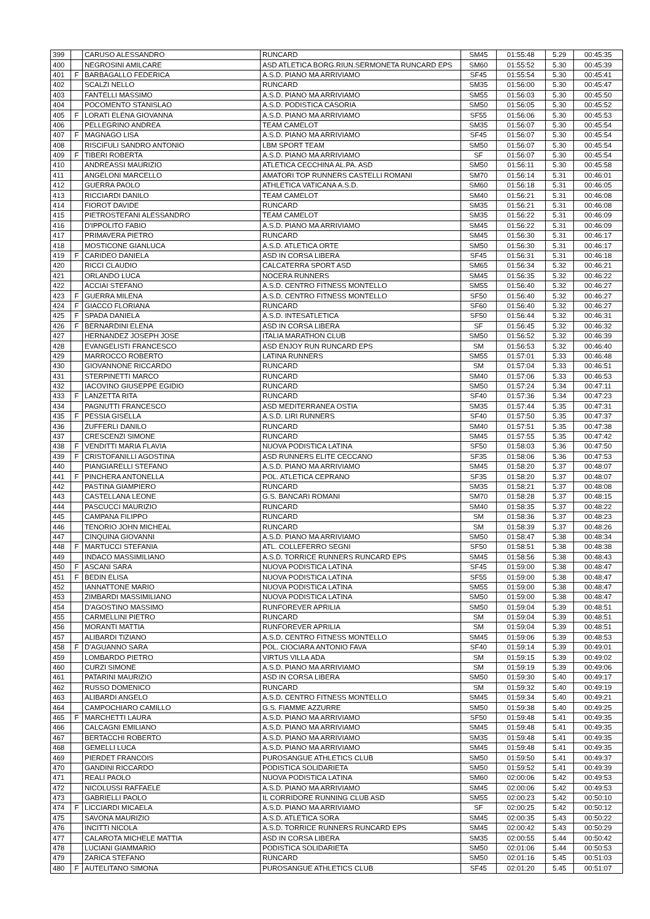| 399 | | CARUSO ALESSANDRO | RUNCARD | SM45 | 01:55:48 | 5.29 | 00:45:35 |
| 400 | | NEGROSINI AMILCARE | ASD ATLETICA BORG.RIUN.SERMONETA RUNCARD EPS | SM60 | 01:55:52 | 5.30 | 00:45:39 |
| 401 | F | BARBAGALLO FEDERICA | A.S.D. PIANO MA ARRIVIAMO | SF45 | 01:55:54 | 5.30 | 00:45:41 |
| 402 | | SCALZI NELLO | RUNCARD | SM35 | 01:56:00 | 5.30 | 00:45:47 |
| 403 | | FANTELLI MASSIMO | A.S.D. PIANO MA ARRIVIAMO | SM55 | 01:56:03 | 5.30 | 00:45:50 |
| 404 | | POCOMENTO STANISLAO | A.S.D. PODISTICA CASORIA | SM50 | 01:56:05 | 5.30 | 00:45:52 |
| 405 | F | LORATI ELENA GIOVANNA | A.S.D. PIANO MA ARRIVIAMO | SF55 | 01:56:06 | 5.30 | 00:45:53 |
| 406 | | PELLEGRINO ANDREA | TEAM CAMELOT | SM35 | 01:56:07 | 5.30 | 00:45:54 |
| 407 | F | MAGNAGO LISA | A.S.D. PIANO MA ARRIVIAMO | SF45 | 01:56:07 | 5.30 | 00:45:54 |
| 408 | | RISCIFULI SANDRO ANTONIO | LBM SPORT TEAM | SM50 | 01:56:07 | 5.30 | 00:45:54 |
| 409 | F | TIBERI ROBERTA | A.S.D. PIANO MA ARRIVIAMO | SF | 01:56:07 | 5.30 | 00:45:54 |
| 410 | | ANDREASSI MAURIZIO | ATLETICA CECCHINA AL.PA. ASD | SM50 | 01:56:11 | 5.30 | 00:45:58 |
| 411 | | ANGELONI MARCELLO | AMATORI TOP RUNNERS CASTELLI ROMANI | SM70 | 01:56:14 | 5.31 | 00:46:01 |
| 412 | | GUERRA PAOLO | ATHLETICA VATICANA A.S.D. | SM60 | 01:56:18 | 5.31 | 00:46:05 |
| 413 | | RICCIARDI DANILO | TEAM CAMELOT | SM40 | 01:56:21 | 5.31 | 00:46:08 |
| 414 | | FIOROT DAVIDE | RUNCARD | SM35 | 01:56:21 | 5.31 | 00:46:08 |
| 415 | | PIETROSTEFANI ALESSANDRO | TEAM CAMELOT | SM35 | 01:56:22 | 5.31 | 00:46:09 |
| 416 | | D'IPPOLITO FABIO | A.S.D. PIANO MA ARRIVIAMO | SM45 | 01:56:22 | 5.31 | 00:46:09 |
| 417 | | PRIMAVERA PIETRO | RUNCARD | SM45 | 01:56:30 | 5.31 | 00:46:17 |
| 418 | | MOSTICONE GIANLUCA | A.S.D. ATLETICA ORTE | SM50 | 01:56:30 | 5.31 | 00:46:17 |
| 419 | F | CARIDEO DANIELA | ASD IN CORSA LIBERA | SF45 | 01:56:31 | 5.31 | 00:46:18 |
| 420 | | RICCI CLAUDIO | CALCATERRA SPORT ASD | SM65 | 01:56:34 | 5.32 | 00:46:21 |
| 421 | | ORLANDO LUCA | NOCERA RUNNERS | SM45 | 01:56:35 | 5.32 | 00:46:22 |
| 422 | | ACCIAI STEFANO | A.S.D. CENTRO FITNESS MONTELLO | SM55 | 01:56:40 | 5.32 | 00:46:27 |
| 423 | F | GUERRA MILENA | A.S.D. CENTRO FITNESS MONTELLO | SF50 | 01:56:40 | 5.32 | 00:46:27 |
| 424 | F | GIACCO FLORIANA | RUNCARD | SF60 | 01:56:40 | 5.32 | 00:46:27 |
| 425 | F | SPADA DANIELA | A.S.D. INTESATLETICA | SF50 | 01:56:44 | 5.32 | 00:46:31 |
| 426 | F | BERNARDINI ELENA | ASD IN CORSA LIBERA | SF | 01:56:45 | 5.32 | 00:46:32 |
| 427 | | HERNANDEZ JOSEPH JOSE | ITALIA MARATHON CLUB | SM50 | 01:56:52 | 5.32 | 00:46:39 |
| 428 | | EVANGELISTI FRANCESCO | ASD ENJOY RUN RUNCARD EPS | SM | 01:56:53 | 5.32 | 00:46:40 |
| 429 | | MARROCCO ROBERTO | LATINA RUNNERS | SM55 | 01:57:01 | 5.33 | 00:46:48 |
| 430 | | GIOVANNONE RICCARDO | RUNCARD | SM | 01:57:04 | 5.33 | 00:46:51 |
| 431 | | STERPINETTI MARCO | RUNCARD | SM40 | 01:57:06 | 5.33 | 00:46:53 |
| 432 | | IACOVINO GIUSEPPE EGIDIO | RUNCARD | SM50 | 01:57:24 | 5.34 | 00:47:11 |
| 433 | F | LANZETTA RITA | RUNCARD | SF40 | 01:57:36 | 5.34 | 00:47:23 |
| 434 | | PAGNUTTI FRANCESCO | ASD MEDITERRANEA OSTIA | SM35 | 01:57:44 | 5.35 | 00:47:31 |
| 435 | F | PESSIA GISELLA | A.S.D. LIRI RUNNERS | SF40 | 01:57:50 | 5.35 | 00:47:37 |
| 436 | | ZUFFERLI DANILO | RUNCARD | SM40 | 01:57:51 | 5.35 | 00:47:38 |
| 437 | | CRESCENZI SIMONE | RUNCARD | SM45 | 01:57:55 | 5.35 | 00:47:42 |
| 438 | F | VENDITTI MARIA FLAVIA | NUOVA PODISTICA LATINA | SF50 | 01:58:03 | 5.36 | 00:47:50 |
| 439 | F | CRISTOFANILLI AGOSTINA | ASD RUNNERS ELITE CECCANO | SF35 | 01:58:06 | 5.36 | 00:47:53 |
| 440 | | PIANGIARELLI STEFANO | A.S.D. PIANO MA ARRIVIAMO | SM45 | 01:58:20 | 5.37 | 00:48:07 |
| 441 | F | PINCHERA ANTONELLA | POL. ATLETICA CEPRANO | SF35 | 01:58:20 | 5.37 | 00:48:07 |
| 442 | | PASTINA GIAMPIERO | RUNCARD | SM35 | 01:58:21 | 5.37 | 00:48:08 |
| 443 | | CASTELLANA LEONE | G.S. BANCARI ROMANI | SM70 | 01:58:28 | 5.37 | 00:48:15 |
| 444 | | PASCUCCI MAURIZIO | RUNCARD | SM40 | 01:58:35 | 5.37 | 00:48:22 |
| 445 | | CAMPANA FILIPPO | RUNCARD | SM | 01:58:36 | 5.37 | 00:48:23 |
| 446 | | TENORIO JOHN MICHEAL | RUNCARD | SM | 01:58:39 | 5.37 | 00:48:26 |
| 447 | | CINQUINA GIOVANNI | A.S.D. PIANO MA ARRIVIAMO | SM50 | 01:58:47 | 5.38 | 00:48:34 |
| 448 | F | MARTUCCI STEFANIA | ATL. COLLEFERRO SEGNI | SF50 | 01:58:51 | 5.38 | 00:48:38 |
| 449 | | INDACO MASSIMILIANO | A.S.D. TORRICE RUNNERS RUNCARD EPS | SM45 | 01:58:56 | 5.38 | 00:48:43 |
| 450 | F | ASCANI SARA | NUOVA PODISTICA LATINA | SF45 | 01:59:00 | 5.38 | 00:48:47 |
| 451 | F | BEDIN ELISA | NUOVA PODISTICA LATINA | SF55 | 01:59:00 | 5.38 | 00:48:47 |
| 452 | | IANNATTONE MARIO | NUOVA PODISTICA LATINA | SM55 | 01:59:00 | 5.38 | 00:48:47 |
| 453 | | ZIMBARDI MASSIMILIANO | NUOVA PODISTICA LATINA | SM50 | 01:59:00 | 5.38 | 00:48:47 |
| 454 | | D'AGOSTINO MASSIMO | RUNFOREVER APRILIA | SM50 | 01:59:04 | 5.39 | 00:48:51 |
| 455 | | CARMELLINI PIETRO | RUNCARD | SM | 01:59:04 | 5.39 | 00:48:51 |
| 456 | | MORANTI MATTIA | RUNFOREVER APRILIA | SM | 01:59:04 | 5.39 | 00:48:51 |
| 457 | | ALIBARDI TIZIANO | A.S.D. CENTRO FITNESS MONTELLO | SM45 | 01:59:06 | 5.39 | 00:48:53 |
| 458 | F | D'AGUANNO SARA | POL. CIOCIARA ANTONIO FAVA | SF40 | 01:59:14 | 5.39 | 00:49:01 |
| 459 | | LOMBARDO PIETRO | VIRTUS VILLA ADA | SM | 01:59:15 | 5.39 | 00:49:02 |
| 460 | | CURZI SIMONE | A.S.D. PIANO MA ARRIVIAMO | SM | 01:59:19 | 5.39 | 00:49:06 |
| 461 | | PATARINI MAURIZIO | ASD IN CORSA LIBERA | SM50 | 01:59:30 | 5.40 | 00:49:17 |
| 462 | | RUSSO DOMENICO | RUNCARD | SM | 01:59:32 | 5.40 | 00:49:19 |
| 463 | | ALIBARDI ANGELO | A.S.D. CENTRO FITNESS MONTELLO | SM45 | 01:59:34 | 5.40 | 00:49:21 |
| 464 | | CAMPOCHIARO CAMILLO | G.S. FIAMME AZZURRE | SM50 | 01:59:38 | 5.40 | 00:49:25 |
| 465 | F | MARCHETTI LAURA | A.S.D. PIANO MA ARRIVIAMO | SF50 | 01:59:48 | 5.41 | 00:49:35 |
| 466 | | CALCAGNI EMILIANO | A.S.D. PIANO MA ARRIVIAMO | SM45 | 01:59:48 | 5.41 | 00:49:35 |
| 467 | | BERTACCHI ROBERTO | A.S.D. PIANO MA ARRIVIAMO | SM35 | 01:59:48 | 5.41 | 00:49:35 |
| 468 | | GEMELLI LUCA | A.S.D. PIANO MA ARRIVIAMO | SM45 | 01:59:48 | 5.41 | 00:49:35 |
| 469 | | PIERDET FRANCOIS | PUROSANGUE ATHLETICS CLUB | SM50 | 01:59:50 | 5.41 | 00:49:37 |
| 470 | | GANDINI RICCARDO | PODISTICA SOLIDARIETA | SM50 | 01:59:52 | 5.41 | 00:49:39 |
| 471 | | REALI PAOLO | NUOVA PODISTICA LATINA | SM60 | 02:00:06 | 5.42 | 00:49:53 |
| 472 | | NICOLUSSI RAFFAELE | A.S.D. PIANO MA ARRIVIAMO | SM45 | 02:00:06 | 5.42 | 00:49:53 |
| 473 | | GABRIELLI PAOLO | IL CORRIDORE RUNNING CLUB ASD | SM55 | 02:00:23 | 5.42 | 00:50:10 |
| 474 | F | LICCIARDI MICAELA | A.S.D. PIANO MA ARRIVIAMO | SF | 02:00:25 | 5.42 | 00:50:12 |
| 475 | | SAVONA MAURIZIO | A.S.D. ATLETICA SORA | SM45 | 02:00:35 | 5.43 | 00:50:22 |
| 476 | | INCITTI NICOLA | A.S.D. TORRICE RUNNERS RUNCARD EPS | SM45 | 02:00:42 | 5.43 | 00:50:29 |
| 477 | | CALAROTA MICHELE MATTIA | ASD IN CORSA LIBERA | SM35 | 02:00:55 | 5.44 | 00:50:42 |
| 478 | | LUCIANI GIAMMARIO | PODISTICA SOLIDARIETA | SM50 | 02:01:06 | 5.44 | 00:50:53 |
| 479 | | ZARICA STEFANO | RUNCARD | SM50 | 02:01:16 | 5.45 | 00:51:03 |
| 480 | F | AUTELITANO SIMONA | PUROSANGUE ATHLETICS CLUB | SF45 | 02:01:20 | 5.45 | 00:51:07 |